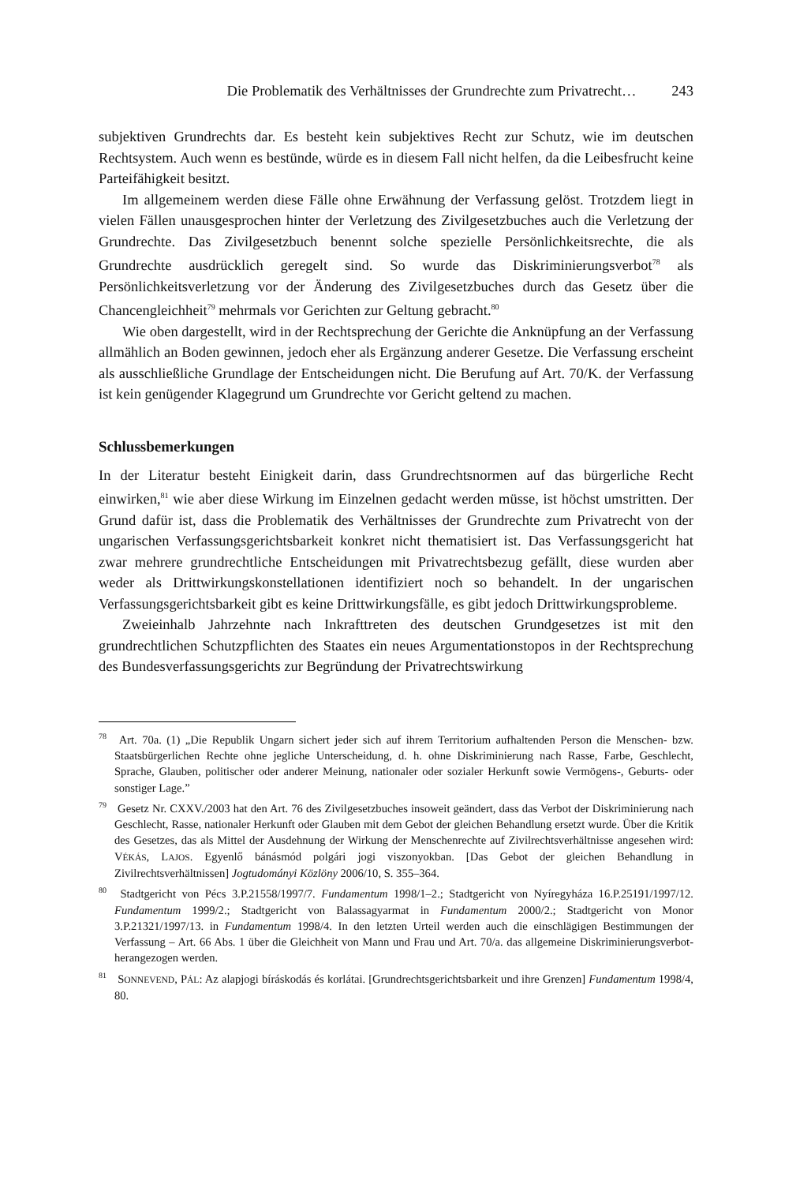Die Problematik des Verhältnisses der Grundrechte zum Privatrecht… 243
subjektiven Grundrechts dar. Es besteht kein subjektives Recht zur Schutz, wie im deutschen Rechtsystem. Auch wenn es bestünde, würde es in diesem Fall nicht helfen, da die Leibesfrucht keine Parteifähigkeit besitzt.
Im allgemeinem werden diese Fälle ohne Erwähnung der Verfassung gelöst. Trotzdem liegt in vielen Fällen unausgesprochen hinter der Verletzung des Zivilgesetzbuches auch die Verletzung der Grundrechte. Das Zivilgesetzbuch benennt solche spezielle Persönlichkeitsrechte, die als Grundrechte ausdrücklich geregelt sind. So wurde das Diskriminierungsverbot<sup>78</sup> als Persönlichkeitsverletzung vor der Änderung des Zivilgesetzbuches durch das Gesetz über die Chancengleichheit<sup>79</sup> mehrmals vor Gerichten zur Geltung gebracht.<sup>80</sup>
Wie oben dargestellt, wird in der Rechtsprechung der Gerichte die Anknüpfung an der Verfassung allmählich an Boden gewinnen, jedoch eher als Ergänzung anderer Gesetze. Die Verfassung erscheint als ausschließliche Grundlage der Entscheidungen nicht. Die Berufung auf Art. 70/K. der Verfassung ist kein genügender Klagegrund um Grundrechte vor Gericht geltend zu machen.
Schlussbemerkungen
In der Literatur besteht Einigkeit darin, dass Grundrechtsnormen auf das bürgerliche Recht einwirken,<sup>81</sup> wie aber diese Wirkung im Einzelnen gedacht werden müsse, ist höchst umstritten. Der Grund dafür ist, dass die Problematik des Verhältnisses der Grundrechte zum Privatrecht von der ungarischen Verfassungsgerichtsbarkeit konkret nicht thematisiert ist. Das Verfassungsgericht hat zwar mehrere grundrechtliche Entscheidungen mit Privatrechtsbezug gefällt, diese wurden aber weder als Drittwirkungskonstellationen identifiziert noch so behandelt. In der ungarischen Verfassungsgerichtsbarkeit gibt es keine Drittwirkungsfälle, es gibt jedoch Drittwirkungsprobleme.
Zweieinhalb Jahrzehnte nach Inkrafttreten des deutschen Grundgesetzes ist mit den grundrechtlichen Schutzpflichten des Staates ein neues Argumentationstopos in der Rechtsprechung des Bundesverfassungsgerichts zur Begründung der Privatrechtswirkung
<sup>78</sup> Art. 70a. (1) „Die Republik Ungarn sichert jeder sich auf ihrem Territorium aufhaltenden Person die Menschen- bzw. Staatsbürgerlichen Rechte ohne jegliche Unterscheidung, d. h. ohne Diskriminierung nach Rasse, Farbe, Geschlecht, Sprache, Glauben, politischer oder anderer Meinung, nationaler oder sozialer Herkunft sowie Vermögens-, Geburts- oder sonstiger Lage.”
<sup>79</sup> Gesetz Nr. CXXV./2003 hat den Art. 76 des Zivilgesetzbuches insoweit geändert, dass das Verbot der Diskriminierung nach Geschlecht, Rasse, nationaler Herkunft oder Glauben mit dem Gebot der gleichen Behandlung ersetzt wurde. Über die Kritik des Gesetzes, das als Mittel der Ausdehnung der Wirkung der Menschenrechte auf Zivilrechtsverhältnisse angesehen wird: VÉKÁS, LAJOS. Egyenlő bánásmód polgári jogi viszonyokban. [Das Gebot der gleichen Behandlung in Zivilrechtsverhältnissen] Jogtudományi Közlöny 2006/10, S. 355–364.
<sup>80</sup> Stadtgericht von Pécs 3.P.21558/1997/7. Fundamentum 1998/1–2.; Stadtgericht von Nyíregyháza 16.P.25191/1997/12. Fundamentum 1999/2.; Stadtgericht von Balassagyarmat in Fundamentum 2000/2.; Stadtgericht von Monor 3.P.21321/1997/13. in Fundamentum 1998/4. In den letzten Urteil werden auch die einschlägigen Bestimmungen der Verfassung – Art. 66 Abs. 1 über die Gleichheit von Mann und Frau und Art. 70/a. das allgemeine Diskriminierungsverbot- herangezogen werden.
<sup>81</sup> SONNEVEND, PÁL: Az alapjogi bíráskodás és korlátai. [Grundrechtsgerichtsbarkeit und ihre Grenzen] Fundamentum 1998/4, 80.